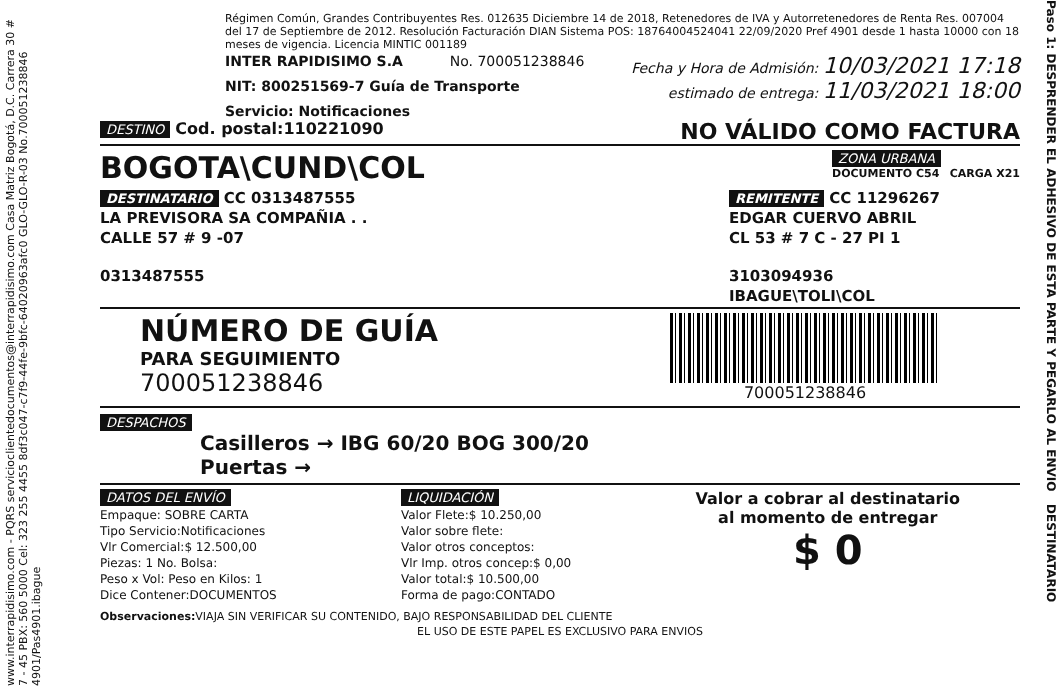www.interrapidisimo.com - PQRS servicioclientedocumentos@interrapidisimo.com Casa Matriz Bogotá, D.C. Carrera 30 # 7 - 45 PBX: 560 5000 Cel: 323 255 4455 8df3c047-c7f9-44fe-9bfc-64020963afc0 GLO-GLO-R-03 No.700051238846 4901/Pas4901.ibague
Régimen Común, Grandes Contribuyentes Res. 012635 Diciembre 14 de 2018, Retenedores de IVA y Autorretenedores de Renta Res. 007004 del 17 de Septiembre de 2012. Resolución Facturación DIAN Sistema POS: 18764004524041 22/09/2020 Pref 4901 desde 1 hasta 10000 con 18 meses de vigencia. Licencia MINTIC 001189
INTER RAPIDISIMO S.A No. 700051238846 Fecha y Hora de Admisión: 10/03/2021 17:18
NIT: 800251569-7 Guía de Transporte estimado de entrega: 11/03/2021 18:00
Servicio: Notificaciones
DESTINO Cod. postal:110221090 NO VÁLIDO COMO FACTURA
BOGOTA\CUND\COL ZONA URBANA
DOCUMENTO C54 CARGA X21
DESTINATARIO CC 0313487555
LA PREVISORA SA COMPAÑIA . .
CALLE 57 # 9 -07
0313487555
REMITENTE CC 11296267
EDGAR CUERVO ABRIL
CL 53 # 7 C - 27 PI 1
3103094936
IBAGUE\TOLI\COL
NÚMERO DE GUÍA
PARA SEGUIMIENTO
700051238846
700051238846
DESPACHOS
Casilleros → IBG 60/20 BOG 300/20
Puertas →
DATOS DEL ENVÍO
Empaque: SOBRE CARTA
Tipo Servicio:Notificaciones
Vlr Comercial:$ 12.500,00
Piezas: 1 No. Bolsa:
Peso x Vol: Peso en Kilos: 1
Dice Contener:DOCUMENTOS
LIQUIDACIÓN
Valor Flete:$ 10.250,00
Valor sobre flete:
Valor otros conceptos:
Vlr Imp. otros concep:$ 0,00
Valor total:$ 10.500,00
Forma de pago:CONTADO
Valor a cobrar al destinatario
al momento de entregar
$ 0
Observaciones: VIAJA SIN VERIFICAR SU CONTENIDO, BAJO RESPONSABILIDAD DEL CLIENTE
EL USO DE ESTE PAPEL ES EXCLUSIVO PARA ENVIOS
Paso 1: DESPRENDER EL ADHESIVO DE ESTA PARTE Y PEGARLO AL ENVIO DESTINATARIO